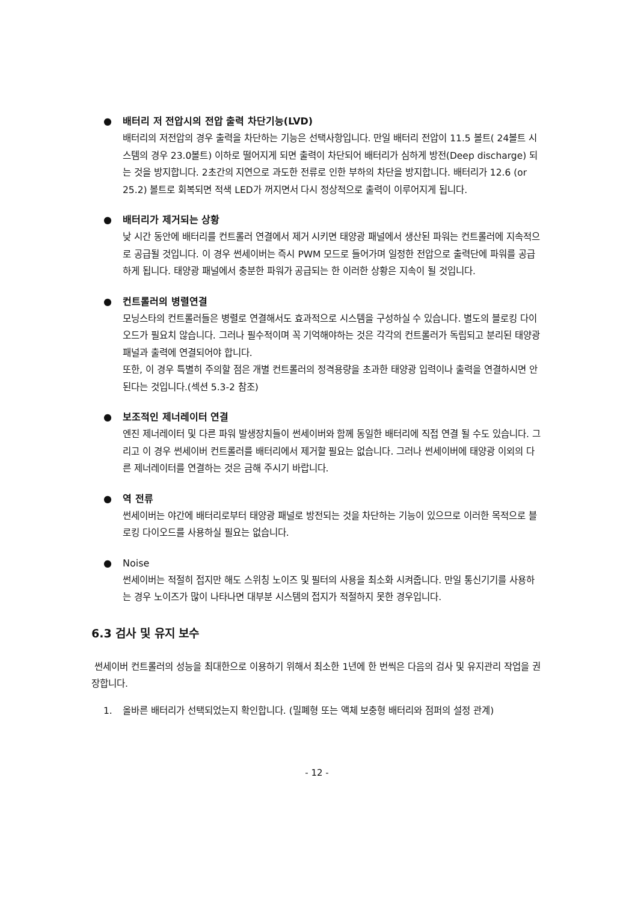● 배터리 저 전압시의 전압 출력 차단기능(LVD)
배터리의 저전압의 경우 출력을 차단하는 기능은 선택사항입니다. 만일 배터리 전압이 11.5 볼트( 24볼트 시스템의 경우 23.0볼트) 이하로 떨어지게 되면 출력이 차단되어 배터리가 심하게 방전(Deep discharge) 되는 것을 방지합니다. 2초간의 지연으로 과도한 전류로 인한 부하의 차단을 방지합니다. 배터리가 12.6 (or 25.2) 볼트로 회복되면 적색 LED가 꺼지면서 다시 정상적으로 출력이 이루어지게 됩니다.
● 배터리가 제거되는 상황
낮 시간 동안에 배터리를 컨트롤러 연결에서 제거 시키면 태양광 패널에서 생산된 파워는 컨트롤러에 지속적으로 공급될 것입니다. 이 경우 썬세이버는 즉시 PWM 모드로 들어가며 일정한 전압으로 출력단에 파워를 공급하게 됩니다. 태양광 패널에서 충분한 파워가 공급되는 한 이러한 상황은 지속이 될 것입니다.
● 컨트롤러의 병렬연결
모닝스타의 컨트롤러들은 병렬로 연결해서도 효과적으로 시스템을 구성하실 수 있습니다. 별도의 블로킹 다이오드가 필요치 않습니다. 그러나 필수적이며 꼭 기억해야하는 것은 각각의 컨트롤러가 독립되고 분리된 태양광 패널과 출력에 연결되어야 합니다.
또한, 이 경우 특별히 주의할 점은 개별 컨트롤러의 정격용량을 초과한 태양광 입력이나 출력을 연결하시면 안 된다는 것입니다.(섹션 5.3-2 참조)
● 보조적인 제너레이터 연결
엔진 제너레이터 및 다른 파워 발생장치들이 썬세이버와 함께 동일한 배터리에 직접 연결 될 수도 있습니다. 그리고 이 경우 썬세이버 컨트롤러를 배터리에서 제거할 필요는 없습니다. 그러나 썬세이버에 태양광 이외의 다른 제너레이터를 연결하는 것은 금해 주시기 바랍니다.
● 역 전류
썬세이버는 야간에 배터리로부터 태양광 패널로 방전되는 것을 차단하는 기능이 있으므로 이러한 목적으로 블로킹 다이오드를 사용하실 필요는 없습니다.
● Noise
썬세이버는 적절히 접지만 해도 스위칭 노이즈 및 필터의 사용을 최소화 시켜줍니다. 만일 통신기기를 사용하는 경우 노이즈가 많이 나타나면 대부분 시스템의 접지가 적절하지 못한 경우입니다.
6.3 검사 및 유지 보수
썬세이버 컨트롤러의 성능을 최대한으로 이용하기 위해서 최소한 1년에 한 번씩은 다음의 검사 및 유지관리 작업을 권장합니다.
1. 올바른 배터리가 선택되었는지 확인합니다. (밀폐형 또는 액체 보충형 배터리와 점퍼의 설정 관계)
- 12 -